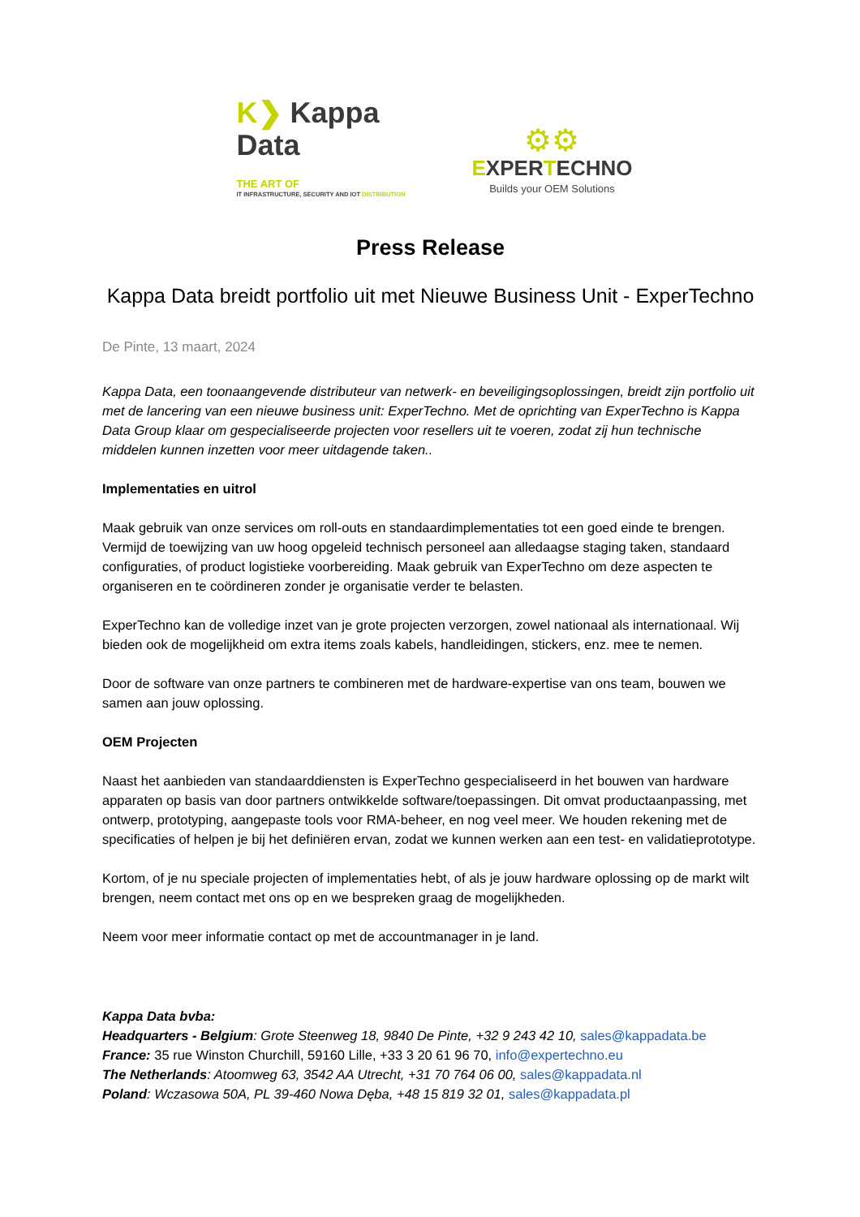K❯ Kappa Data
THE ART OF
IT INFRASTRUCTURE, SECURITY AND IOT DISTRIBUTION
⚙⚙
EXPERTECHNO
Builds your OEM Solutions
Press Release
Kappa Data breidt portfolio uit met Nieuwe Business Unit - ExperTechno
De Pinte, 13 maart, 2024
Kappa Data, een toonaangevende distributeur van netwerk- en beveiligingsoplossingen, breidt zijn portfolio uit met de lancering van een nieuwe business unit: ExperTechno. Met de oprichting van ExperTechno is Kappa Data Group klaar om gespecialiseerde projecten voor resellers uit te voeren, zodat zij hun technische middelen kunnen inzetten voor meer uitdagende taken..
Implementaties en uitrol
Maak gebruik van onze services om roll-outs en standaardimplementaties tot een goed einde te brengen. Vermijd de toewijzing van uw hoog opgeleid technisch personeel aan alledaagse staging taken, standaard configuraties, of product logistieke voorbereiding. Maak gebruik van ExperTechno om deze aspecten te organiseren en te coördineren zonder je organisatie verder te belasten.
ExperTechno kan de volledige inzet van je grote projecten verzorgen, zowel nationaal als internationaal. Wij bieden ook de mogelijkheid om extra items zoals kabels, handleidingen, stickers, enz. mee te nemen.
Door de software van onze partners te combineren met de hardware-expertise van ons team, bouwen we samen aan jouw oplossing.
OEM Projecten
Naast het aanbieden van standaarddiensten is ExperTechno gespecialiseerd in het bouwen van hardware apparaten op basis van door partners ontwikkelde software/toepassingen. Dit omvat productaanpassing, met ontwerp, prototyping, aangepaste tools voor RMA-beheer, en nog veel meer. We houden rekening met de specificaties of helpen je bij het definiëren ervan, zodat we kunnen werken aan een test- en validatieprototype.
Kortom, of je nu speciale projecten of implementaties hebt, of als je jouw hardware oplossing op de markt wilt brengen, neem contact met ons op en we bespreken graag de mogelijkheden.
Neem voor meer informatie contact op met de accountmanager in je land.
Kappa Data bvba:
Headquarters - Belgium: Grote Steenweg 18, 9840 De Pinte, +32 9 243 42 10, sales@kappadata.be
France: 35 rue Winston Churchill, 59160 Lille, +33 3 20 61 96 70, info@expertechno.eu
The Netherlands: Atoomweg 63, 3542 AA Utrecht, +31 70 764 06 00, sales@kappadata.nl
Poland: Wczasowa 50A, PL 39-460 Nowa Dęba, +48 15 819 32 01, sales@kappadata.pl